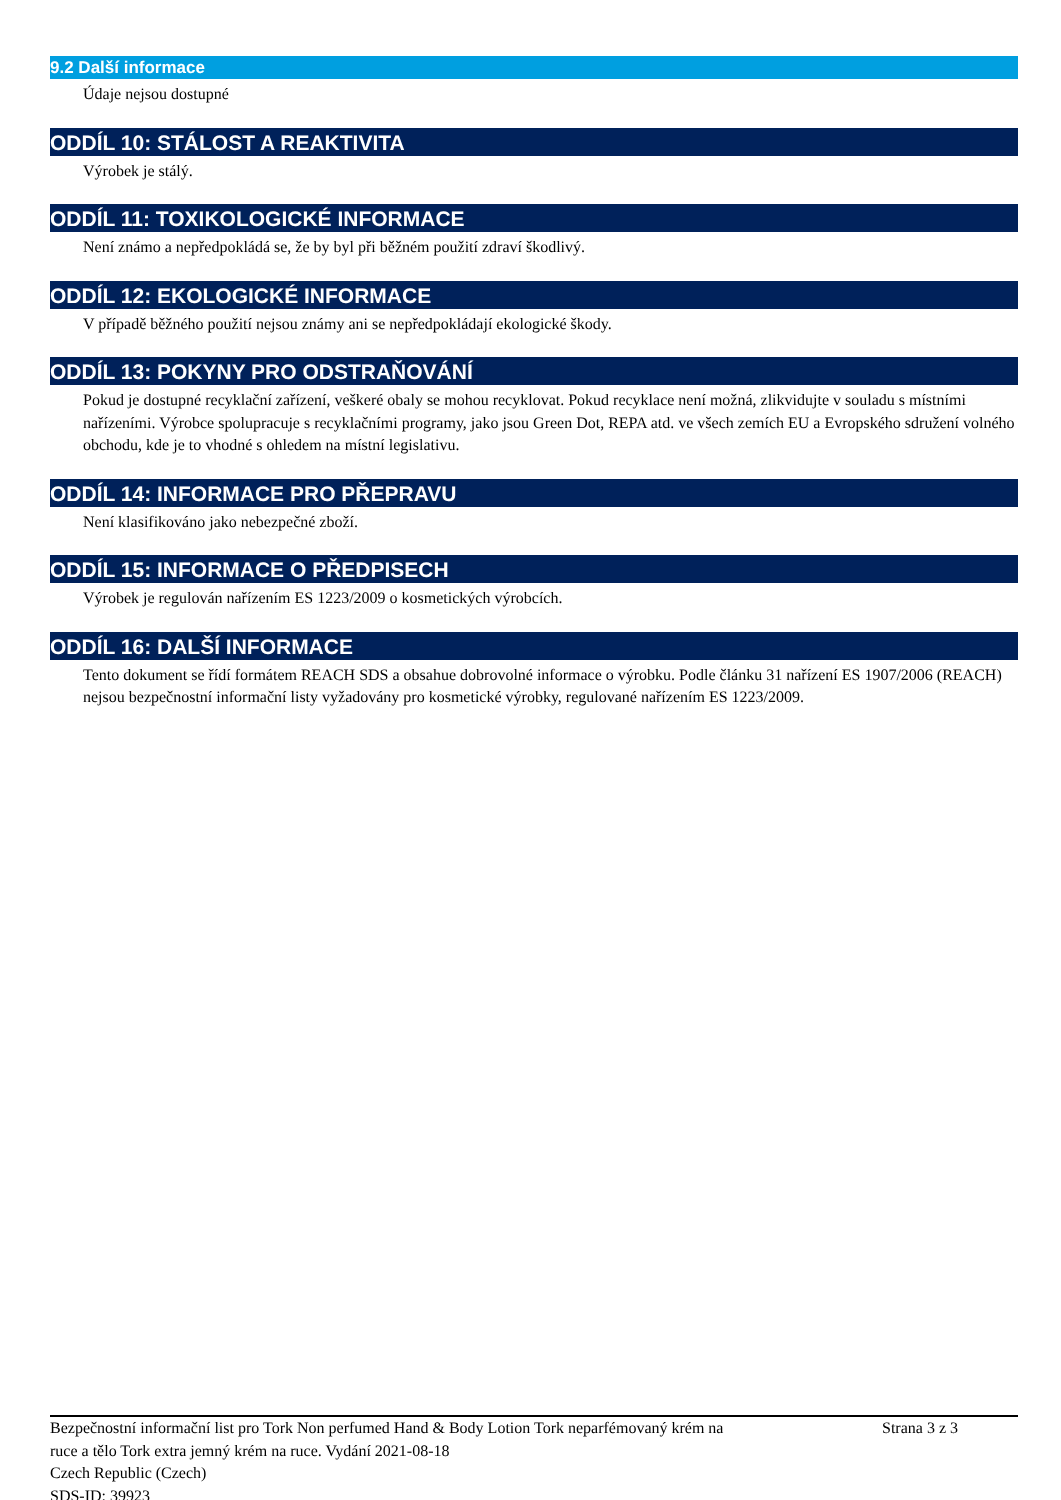9.2 Další informace
Údaje nejsou dostupné
ODDÍL 10: STÁLOST A REAKTIVITA
Výrobek je stálý.
ODDÍL 11: TOXIKOLOGICKÉ INFORMACE
Není známo a nepředpokládá se, že by byl při běžném použití zdraví škodlivý.
ODDÍL 12: EKOLOGICKÉ INFORMACE
V případě běžného použití nejsou známy ani se nepředpokládají ekologické škody.
ODDÍL 13: POKYNY PRO ODSTRAŇOVÁNÍ
Pokud je dostupné recyklační zařízení, veškeré obaly se mohou recyklovat. Pokud recyklace není možná, zlikvidujte v souladu s místními nařízeními. Výrobce spolupracuje s recyklačními programy, jako jsou Green Dot, REPA atd. ve všech zemích EU a Evropského sdružení volného obchodu, kde je to vhodné s ohledem na místní legislativu.
ODDÍL 14: INFORMACE PRO PŘEPRAVU
Není klasifikováno jako nebezpečné zboží.
ODDÍL 15: INFORMACE O PŘEDPISECH
Výrobek je regulován nařízením ES 1223/2009 o kosmetických výrobcích.
ODDÍL 16: DALŠÍ INFORMACE
Tento dokument se řídí formátem REACH SDS a obsahue dobrovolné informace o výrobku. Podle článku 31 nařízení ES 1907/2006 (REACH) nejsou bezpečnostní informační listy vyžadovány pro kosmetické výrobky, regulované nařízením ES 1223/2009.
Bezpečnostní informační list pro Tork Non perfumed Hand & Body Lotion Tork neparfémovaný krém na ruce a tělo Tork extra jemný krém na ruce. Vydání 2021-08-18
Czech Republic (Czech)
SDS-ID: 39923
Strana 3 z 3